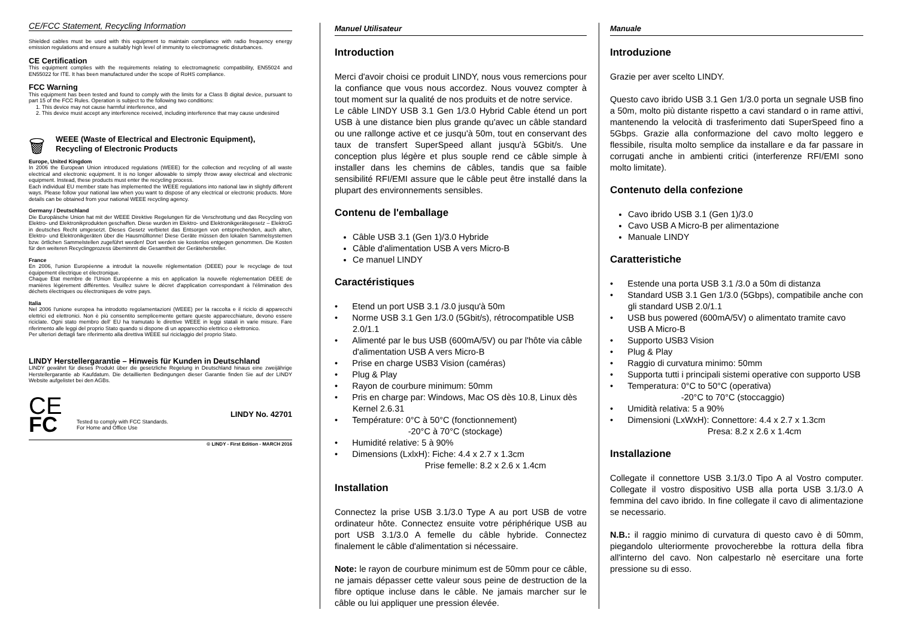CE/FCC Statement, Recycling Information
Shielded cables must be used with this equipment to maintain compliance with radio frequency energy emission regulations and ensure a suitably high level of immunity to electromagnetic disturbances.
CE Certification
This equipment complies with the requirements relating to electromagnetic compatibility, EN55024 and EN55022 for ITE. It has been manufactured under the scope of RoHS compliance.
FCC Warning
This equipment has been tested and found to comply with the limits for a Class B digital device, pursuant to part 15 of the FCC Rules. Operation is subject to the following two conditions:
1. This device may not cause harmful interference, and
2. This device must accept any interference received, including interference that may cause undesired
🗑
WEEE (Waste of Electrical and Electronic Equipment),
Recycling of Electronic Products
Europe, United Kingdom
In 2006 the European Union introduced regulations (WEEE) for the collection and recycling of all waste electrical and electronic equipment. It is no longer allowable to simply throw away electrical and electronic equipment. Instead, these products must enter the recycling process.
Each individual EU member state has implemented the WEEE regulations into national law in slightly different ways. Please follow your national law when you want to dispose of any electrical or electronic products. More details can be obtained from your national WEEE recycling agency.
Germany / Deutschland
Die Europäische Union hat mit der WEEE Direktive Regelungen für die Verschrottung und das Recycling von Elektro- und Elektronikprodukten geschaffen. Diese wurden im Elektro- und Elektronikgerätegesetz – ElektroG in deutsches Recht umgesetzt. Dieses Gesetz verbietet das Entsorgen von entsprechenden, auch alten, Elektro- und Elektronikgeräten über die Hausmülltonne! Diese Geräte müssen den lokalen Sammelsystemen bzw. örtlichen Sammelstellen zugeführt werden! Dort werden sie kostenlos entgegen genommen. Die Kosten für den weiteren Recyclingprozess übernimmt die Gesamtheit der Gerätehersteller.
France
En 2006, l'union Européenne a introduit la nouvelle réglementation (DEEE) pour le recyclage de tout équipement électrique et électronique.
Chaque Etat membre de l'Union Européenne a mis en application la nouvelle réglementation DEEE de manières légèrement différentes. Veuillez suivre le décret d'application correspondant à l'élimination des déchets électriques ou électroniques de votre pays.
Italia
Nel 2006 l'unione europea ha introdotto regolamentazioni (WEEE) per la raccolta e il riciclo di apparecchi elettrici ed elettronici. Non è più consentito semplicemente gettare queste apparecchiature, devono essere riciclate. Ogni stato membro dell' EU ha tramutato le direttive WEEE in leggi statali in varie misure. Fare riferimento alle leggi del proprio Stato quando si dispone di un apparecchio elettrico o elettronico.
Per ulteriori dettagli fare riferimento alla direttiva WEEE sul riciclaggio del proprio Stato.
LINDY Herstellergarantie – Hinweis für Kunden in Deutschland
LINDY gewährt für dieses Produkt über die gesetzliche Regelung in Deutschland hinaus eine zweijährige Herstellergarantie ab Kaufdatum. Die detaillierten Bedingungen dieser Garantie finden Sie auf der LINDY Website aufgelistet bei den AGBs.
CE
FC
Tested to comply with FCC Standards.
For Home and Office Use
LINDY No. 42701
© LINDY - First Edition - MARCH 2016
Manuel Utilisateur
Introduction
Merci d'avoir choisi ce produit LINDY, nous vous remercions pour la confiance que vous nous accordez. Nous vouvez compter à tout moment sur la qualité de nos produits et de notre service.
Le câble LINDY USB 3.1 Gen 1/3.0 Hybrid Cable étend un port USB à une distance bien plus grande qu'avec un câble standard ou une rallonge active et ce jusqu'à 50m, tout en conservant des taux de transfert SuperSpeed allant jusqu'à 5Gbit/s. Une conception plus légère et plus souple rend ce câble simple à installer dans les chemins de câbles, tandis que sa faible sensibilité RFI/EMI assure que le câble peut être installé dans la plupart des environnements sensibles.
Contenu de l'emballage
Câble USB 3.1 (Gen 1)/3.0 Hybride
Câble d'alimentation USB A vers Micro-B
Ce manuel LINDY
Caractéristiques
• Etend un port USB 3.1 /3.0 jusqu'à 50m
• Norme USB 3.1 Gen 1/3.0 (5Gbit/s), rétrocompatible USB 2.0/1.1
• Alimenté par le bus USB (600mA/5V) ou par l'hôte via câble d'alimentation USB A vers Micro-B
• Prise en charge USB3 Vision (caméras)
• Plug & Play
• Rayon de courbure minimum: 50mm
• Pris en charge par: Windows, Mac OS dès 10.8, Linux dès Kernel 2.6.31
• Température: 0°C à 50°C (fonctionnement)
-20°C à 70°C (stockage)
• Humidité relative: 5 à 90%
• Dimensions (LxlxH): Fiche: 4.4 x 2.7 x 1.3cm
Prise femelle: 8.2 x 2.6 x 1.4cm
Installation
Connectez la prise USB 3.1/3.0 Type A au port USB de votre ordinateur hôte. Connectez ensuite votre périphérique USB au port USB 3.1/3.0 A femelle du câble hybride. Connectez finalement le câble d'alimentation si nécessaire.
Note: le rayon de courbure minimum est de 50mm pour ce câble, ne jamais dépasser cette valeur sous peine de destruction de la fibre optique incluse dans le câble. Ne jamais marcher sur le câble ou lui appliquer une pression élevée.
Manuale
Introduzione
Grazie per aver scelto LINDY.
Questo cavo ibrido USB 3.1 Gen 1/3.0 porta un segnale USB fino a 50m, molto più distante rispetto a cavi standard o in rame attivi, mantenendo la velocità di trasferimento dati SuperSpeed fino a 5Gbps. Grazie alla conformazione del cavo molto leggero e flessibile, risulta molto semplice da installare e da far passare in corrugati anche in ambienti critici (interferenze RFI/EMI sono molto limitate).
Contenuto della confezione
Cavo ibrido USB 3.1 (Gen 1)/3.0
Cavo USB A Micro-B per alimentazione
Manuale LINDY
Caratteristiche
• Estende una porta USB 3.1 /3.0 a 50m di distanza
• Standard USB 3.1 Gen 1/3.0 (5Gbps), compatibile anche con gli standard USB 2.0/1.1
• USB bus powered (600mA/5V) o alimentato tramite cavo USB A Micro-B
• Supporto USB3 Vision
• Plug & Play
• Raggio di curvatura minimo: 50mm
• Supporta tutti i principali sistemi operative con supporto USB
• Temperatura: 0°C to 50°C (operativa)
-20°C to 70°C (stoccaggio)
• Umidità relativa: 5 a 90%
• Dimensioni (LxWxH): Connettore: 4.4 x 2.7 x 1.3cm
Presa: 8.2 x 2.6 x 1.4cm
Installazione
Collegate il connettore USB 3.1/3.0 Tipo A al Vostro computer. Collegate il vostro dispositivo USB alla porta USB 3.1/3.0 A femmina del cavo ibrido. In fine collegate il cavo di alimentazione se necessario.
N.B.: il raggio minimo di curvatura di questo cavo è di 50mm, piegandolo ulteriormente provocherebbe la rottura della fibra all'interno del cavo. Non calpestarlo nè esercitare una forte pressione su di esso.